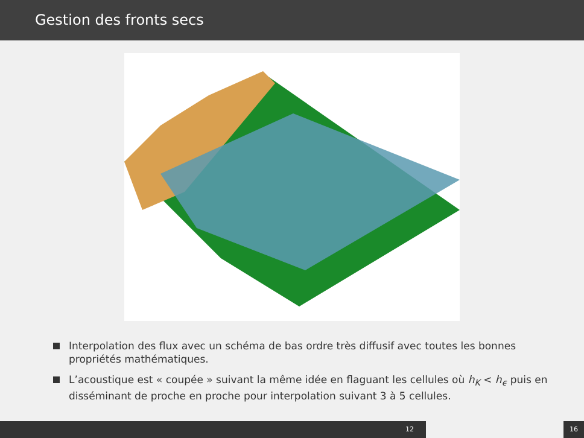Gestion des fronts secs
Interpolation des flux avec un schéma de bas ordre très diffusif avec toutes les bonnes propriétés mathématiques.
L’acoustique est « coupée » suivant la même idée en flaguant les cellules où h<sub>K</sub> < h<sub>ϵ</sub> puis en disséminant de proche en proche pour interpolation suivant 3 à 5 cellules.
12 16